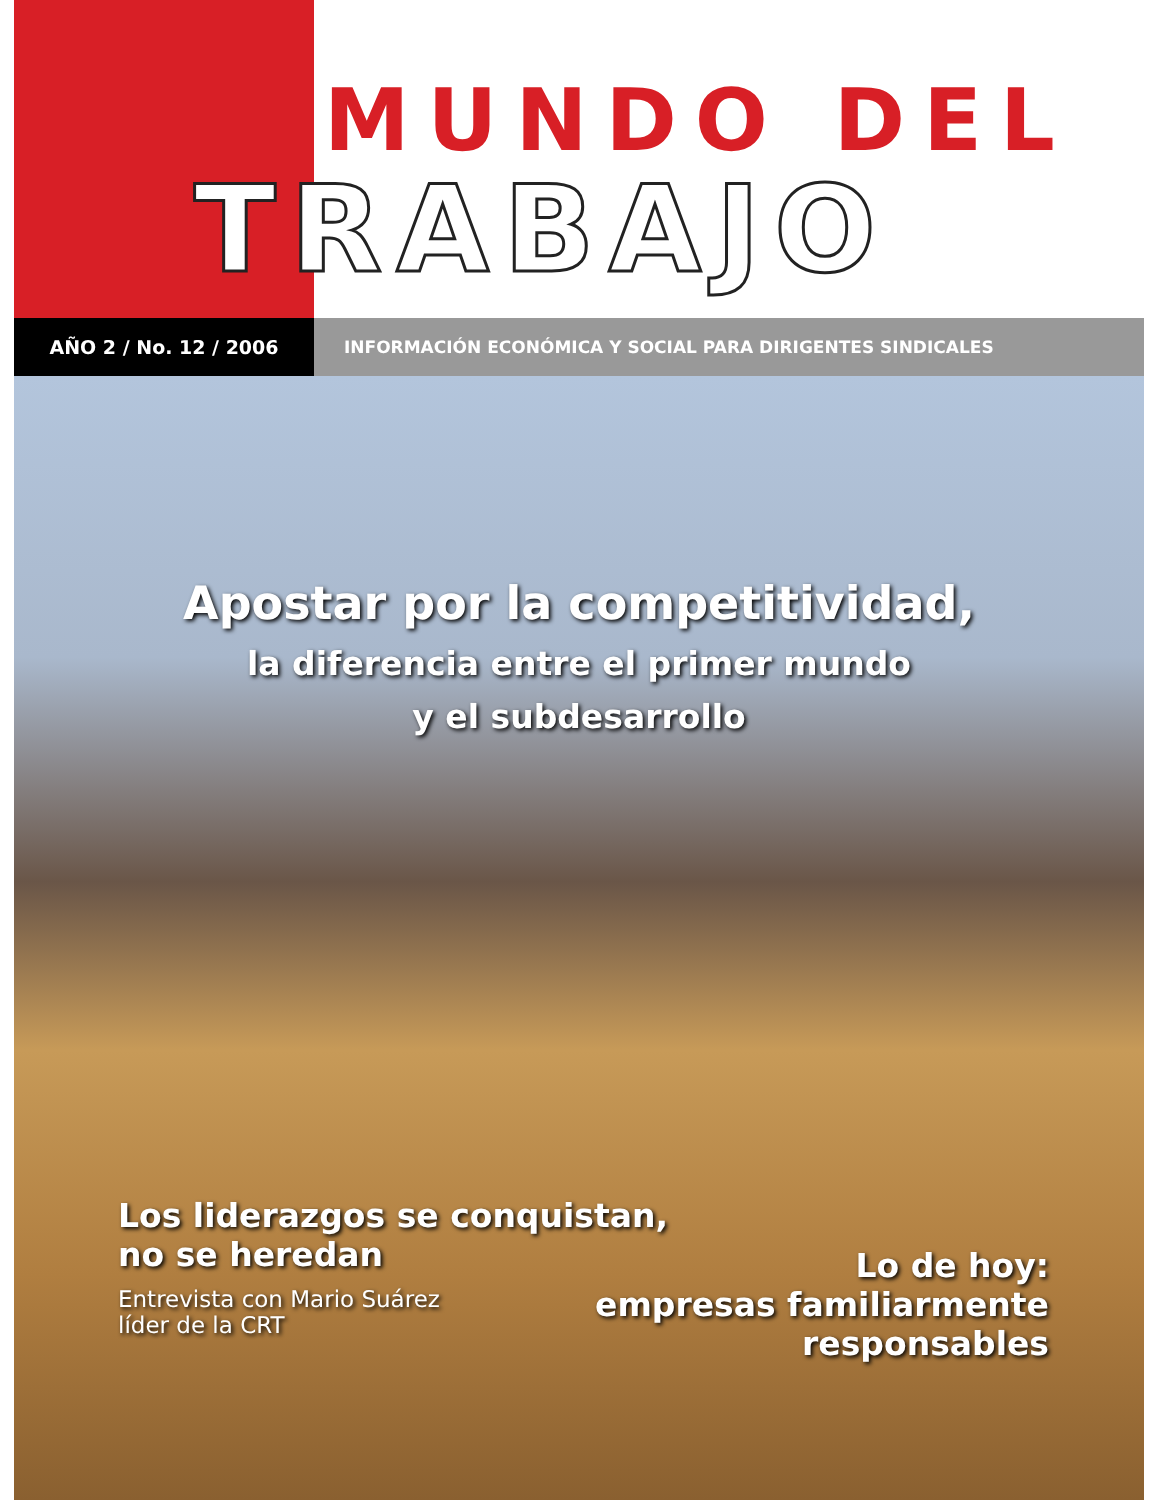MUNDO DEL
TRABAJO
AÑO 2 / No. 12 / 2006 INFORMACIÓN ECONÓMICA Y SOCIAL PARA DIRIGENTES SINDICALES
Apostar por la competitividad,
la diferencia entre el primer mundo
y el subdesarrollo
Los liderazgos se conquistan,
no se heredan
Entrevista con Mario Suárez
líder de la CRT
Lo de hoy:
empresas familiarmente
responsables